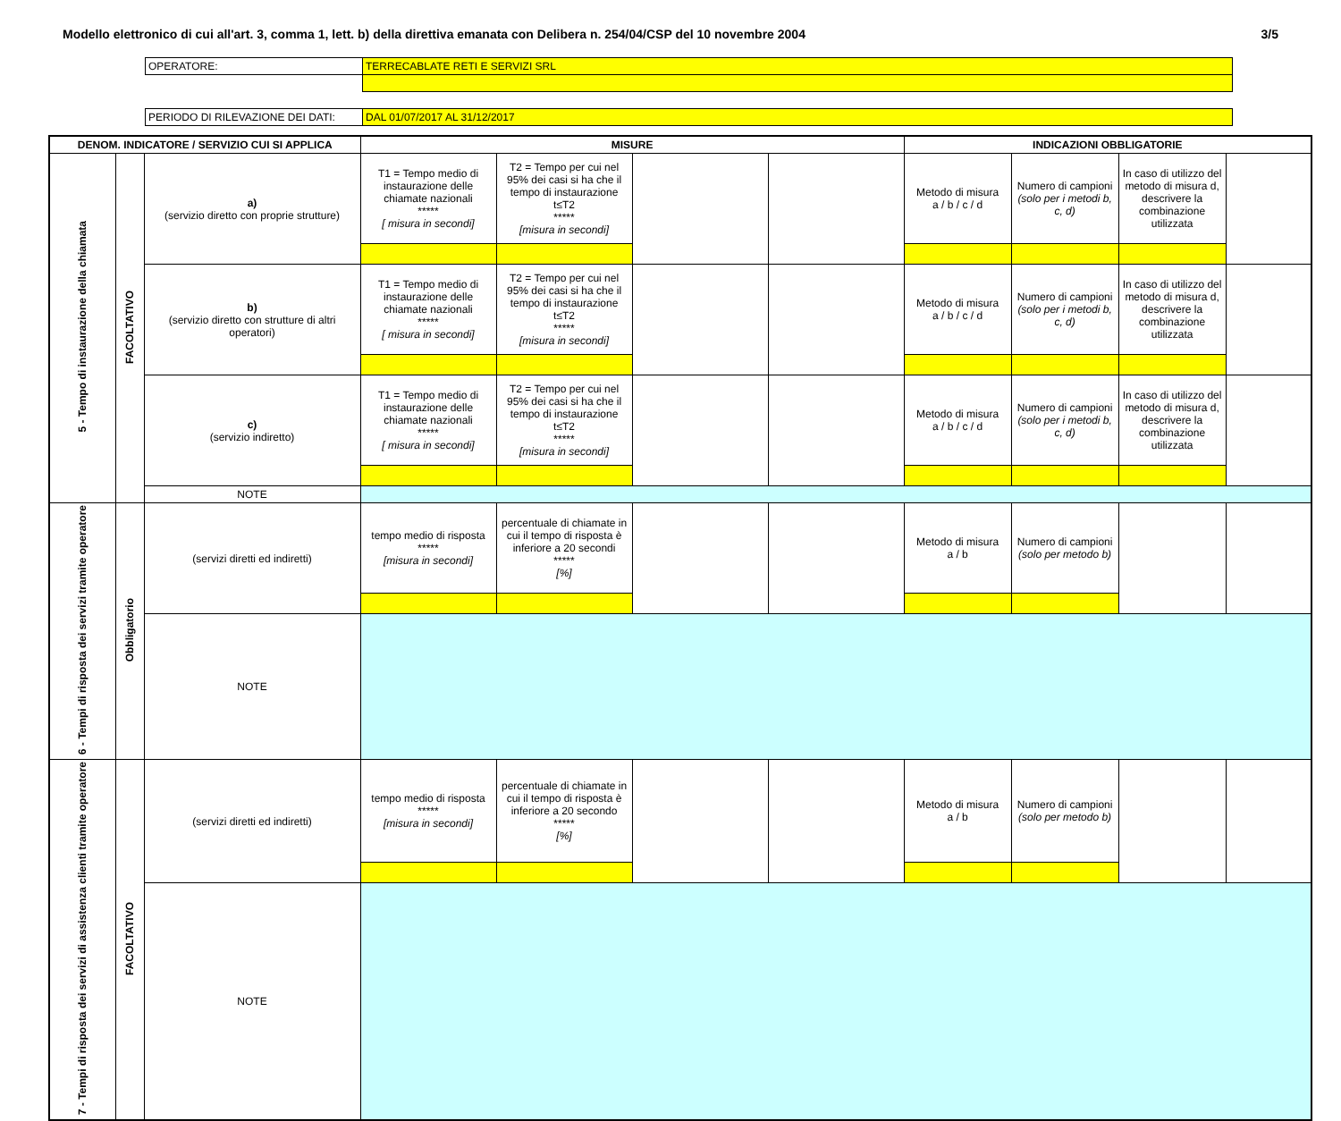Modello elettronico di cui all'art. 3, comma 1, lett. b) della direttiva emanata con Delibera n. 254/04/CSP del 10 novembre 2004 3/5
| OPERATORE: | TERRECABLATE RETI E SERVIZI SRL |
| PERIODO DI RILEVAZIONE DEI DATI: | DAL 01/07/2017 AL 31/12/2017 |
| DENOM. INDICATORE / SERVIZIO CUI SI APPLICA | | | MISURE | | | | INDICAZIONI OBBLIGATORIE | | | |
| --- | --- | --- | --- | --- | --- | --- | --- | --- | --- | --- |
| 5 - Tempo di instaurazione della chiamata | FACOLTATIVO | a) (servizio diretto con proprie strutture) | T1 = Tempo medio di instaurazione delle chiamate nazionali ***** [ misura in secondi] | T2 = Tempo per cui nel 95% dei casi si ha che il tempo di instaurazione t≤T2 ***** [misura in secondi] | | | Metodo di misura a / b / c / d | Numero di campioni (solo per i metodi b, c, d) | In caso di utilizzo del metodo di misura d, descrivere la combinazione utilizzata | |
| | | b) (servizio diretto con strutture di altri operatori) | T1 = Tempo medio di instaurazione delle chiamate nazionali ***** [ misura in secondi] | T2 = Tempo per cui nel 95% dei casi si ha che il tempo di instaurazione t≤T2 ***** [misura in secondi] | | | Metodo di misura a / b / c / d | Numero di campioni (solo per i metodi b, c, d) | In caso di utilizzo del metodo di misura d, descrivere la combinazione utilizzata | |
| | | c) (servizio indiretto) | T1 = Tempo medio di instaurazione delle chiamate nazionali ***** [ misura in secondi] | T2 = Tempo per cui nel 95% dei casi si ha che il tempo di instaurazione t≤T2 ***** [misura in secondi] | | | Metodo di misura a / b / c / d | Numero di campioni (solo per i metodi b, c, d) | In caso di utilizzo del metodo di misura d, descrivere la combinazione utilizzata | |
| | | NOTE | | | | | | | | |
| 6 - Tempi di risposta dei servizi tramite operatore | Obbligatorio | (servizi diretti ed indiretti) | tempo medio di risposta ***** [misura in secondi] | percentuale di chiamate in cui il tempo di risposta è inferiore a 20 secondi ***** [%] | | | Metodo di misura a / b | Numero di campioni (solo per metodo b) | | |
| | | NOTE | | | | | | | | |
| 7 - Tempi di risposta dei servizi di assistenza clienti tramite operatore | FACOLTATIVO | (servizi diretti ed indiretti) | tempo medio di risposta ***** [misura in secondi] | percentuale di chiamate in cui il tempo di risposta è inferiore a 20 secondo ***** [%] | | | Metodo di misura a / b | Numero di campioni (solo per metodo b) | | |
| | | NOTE | | | | | | | | |